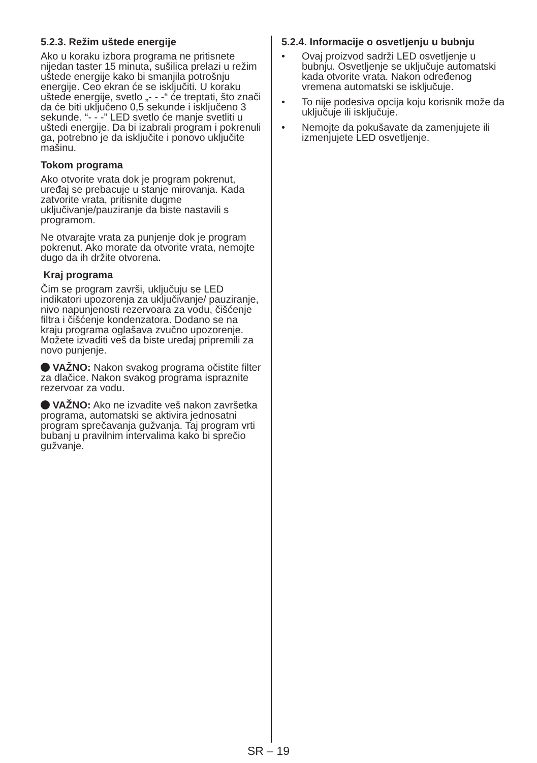5.2.3. Režim uštede energije
Ako u koraku izbora programa ne pritisnete nijedan taster 15 minuta, sušilica prelazi u režim uštede energije kako bi smanjila potrošnju energije. Ceo ekran će se isključiti. U koraku uštede energije, svetlo „- - -“ će treptati, što znači da će biti uključeno 0,5 sekunde i isključeno 3 sekunde. “- - -” LED svetlo će manje svetliti u uštedi energije. Da bi izabrali program i pokrenuli ga, potrebno je da isključite i ponovo uključite mašinu.
Tokom programa
Ako otvorite vrata dok je program pokrenut, uređaj se prebacuje u stanje mirovanja. Kada zatvorite vrata, pritisnite dugme uključivanje/pauziranje da biste nastavili s programom.
Ne otvarajte vrata za punjenje dok je program pokrenut. Ako morate da otvorite vrata, nemojte dugo da ih držite otvorena.
Kraj programa
Čim se program završi, uključuju se LED indikatori upozorenja za uključivanje/ pauziranje, nivo napunjenosti rezervoara za vodu, čišćenje filtra i čišćenje kondenzatora. Dodano se na kraju programa oglašava zvučno upozorenje. Možete izvaditi veš da biste uređaj pripremili za novo punjenje.
VAŽNO: Nakon svakog programa očistite filter za dlačice. Nakon svakog programa ispraznite rezervoar za vodu.
VAŽNO: Ako ne izvadite veš nakon završetka programa, automatski se aktivira jednosatni program sprečavanja gužvanja. Taj program vrti bubanj u pravilnim intervalima kako bi sprečio gužvanje.
5.2.4. Informacije o osvetljenju u bubnju
• Ovaj proizvod sadrži LED osvetljenje u bubnju. Osvetljenje se uključuje automatski kada otvorite vrata. Nakon određenog vremena automatski se isključuje.
• To nije podesiva opcija koju korisnik može da uključuje ili isključuje.
• Nemojte da pokušavate da zamenjujete ili izmenjujete LED osvetljenje.
SR – 19